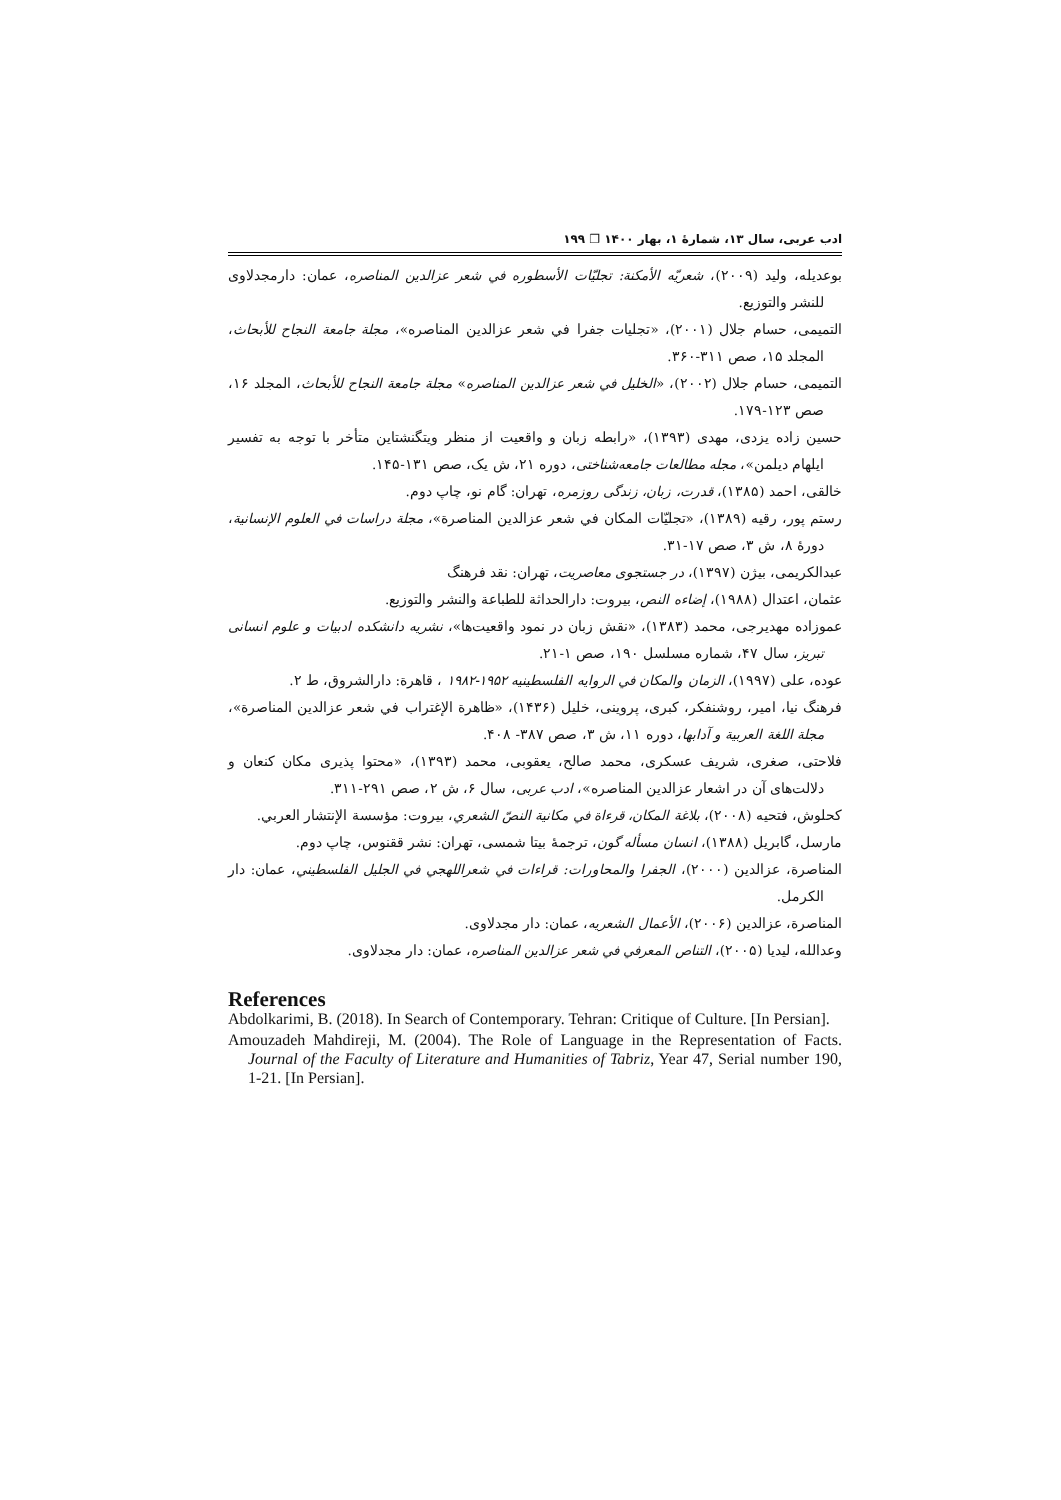ادب عربی، سال ۱۳، شمارهٔ ۱، بهار ۱۴۰۰ ❐ ۱۹۹
بوعديله، وليد (۲۰۰۹)، شعريّه الأمكنة: تجليّات الأسطوره في شعر عزالدين المناصره، عمان: دارمجدلاوی للنشر والتوزيع.
التميمی، حسام جلال (۲۰۰۱)، «تجليات جفرا في شعر عزالدين المناصره»، مجلة جامعة النجاح للأبحاث، المجلد ۱۵، صص ۳۱۱-۳۶۰.
التميمی، حسام جلال (۲۰۰۲)، «الخليل في شعر عزالدين المناصره» مجلة جامعة النجاح للأبحاث، المجلد ۱۶، صص ۱۲۳-۱۷۹.
حسين زاده يزدی، مهدی (۱۳۹۳)، «رابطه زبان و واقعيت از منظر ويتگنشتاين متأخر با توجه به تفسير ايلهام ديلمن»، مجله مطالعات جامعه‌شناختی، دوره ۲۱، ش يک، صص ۱۳۱-۱۴۵.
خالقی، احمد (۱۳۸۵)، قدرت، زبان، زندگی روزمره، تهران: گام نو، چاپ دوم.
رستم پور، رقيه (۱۳۸۹)، «تجليّات المكان في شعر عزالدين المناصرة»، مجلة دراسات في العلوم الإنسانية، دورهٔ ۸، ش ۳، صص ۱۷-۳۱.
عبدالكريمی، بيژن (۱۳۹۷)، در جستجوی معاصريت، تهران: نقد فرهنگ
عثمان، اعتدال (۱۹۸۸)، إضاءه النص، بيروت: دارالحداثة للطباعة والنشر والتوزيع.
عموزاده مهديرجی، محمد (۱۳۸۳)، «نقش زبان در نمود واقعيت‌ها»، نشريه دانشکده ادبيات و علوم انسانی تبريز، سال ۴۷، شماره مسلسل ۱۹۰، صص ۱-۲۱.
عوده، علی (۱۹۹۷)، الزمان والمكان في الروايه الفلسطينيه ۱۹۵۲-۱۹۸۲ ، قاهرة: دارالشروق، ط ۲.
فرهنگ نيا، امير، روشنفكر، كبری، پروينی، خليل (۱۴۳۶)، «ظاهرة الإغتراب في شعر عزالدين المناصرة»، مجلة اللغة العربية و آدابها، دوره ۱۱، ش ۳، صص ۳۸۷- ۴۰۸.
فلاحتی، صغری، شريف عسکری، محمد صالح، يعقوبی، محمد (۱۳۹۳)، «محتوا پذيری مکان کنعان و دلالت‌های آن در اشعار عزالدين المناصره»، ادب عربی، سال ۶، ش ۲، صص ۲۹۱-۳۱۱.
كحلوش، فتحيه (۲۰۰۸)، بلاغة المكان، قرءاة في مكانية النصّ الشعري، بيروت: مؤسسة الإنتشار العربي.
مارسل، گابريل (۱۳۸۸)، انسان مسأله گون، ترجمهٔ بيتا شمسی، تهران: نشر ققنوس، چاپ دوم.
المناصرة، عزالدين (۲۰۰۰)، الجفرا والمحاورات: قراءات في شعراللهجي في الجليل الفلسطيني، عمان: دار الكرمل.
المناصرة، عزالدين (۲۰۰۶)، الأعمال الشعريه، عمان: دار مجدلاوی.
وعدالله، ليديا (۲۰۰۵)، التناص المعرفي في شعر عزالدين المناصره، عمان: دار مجدلاوی.
References
Abdolkarimi, B. (2018). In Search of Contemporary. Tehran: Critique of Culture. [In Persian].
Amouzadeh Mahdireji, M. (2004). The Role of Language in the Representation of Facts. Journal of the Faculty of Literature and Humanities of Tabriz, Year 47, Serial number 190, 1-21. [In Persian].